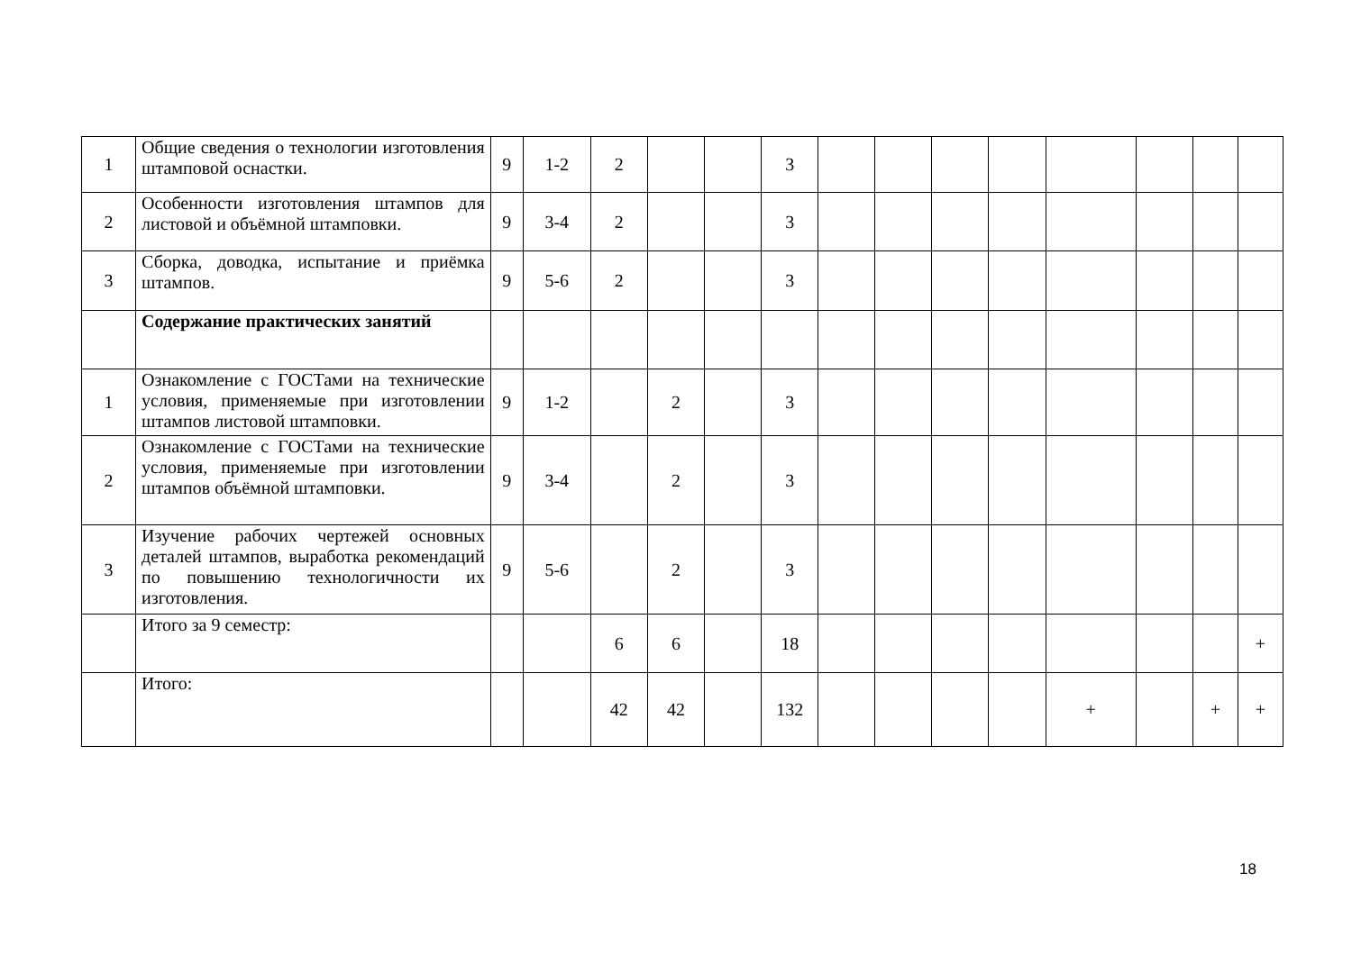| 1 | Общие сведения о технологии изготовления штамповой оснастки. | 9 | 1-2 | 2 | | | 3 | | | | | | | | |
| 2 | Особенности изготовления штампов для листовой и объёмной штамповки. | 9 | 3-4 | 2 | | | 3 | | | | | | | | |
| 3 | Сборка, доводка, испытание и приёмка штампов. | 9 | 5-6 | 2 | | | 3 | | | | | | | | |
| | Содержание практических занятий | | | | | | | | | | | | | | |
| 1 | Ознакомление с ГОСТами на технические условия, применяемые при изготовлении штампов листовой штамповки. | 9 | 1-2 | | 2 | | 3 | | | | | | | | |
| 2 | Ознакомление с ГОСТами на технические условия, применяемые при изготовлении штампов объёмной штамповки. | 9 | 3-4 | | 2 | | 3 | | | | | | | | |
| 3 | Изучение рабочих чертежей основных деталей штампов, выработка рекомендаций по повышению технологичности их изготовления. | 9 | 5-6 | | 2 | | 3 | | | | | | | | |
| | Итого за 9 семестр: | | | 6 | 6 | | 18 | | | | | | | | + |
| | Итого: | | | 42 | 42 | | 132 | | | | | + | | + | + |
18